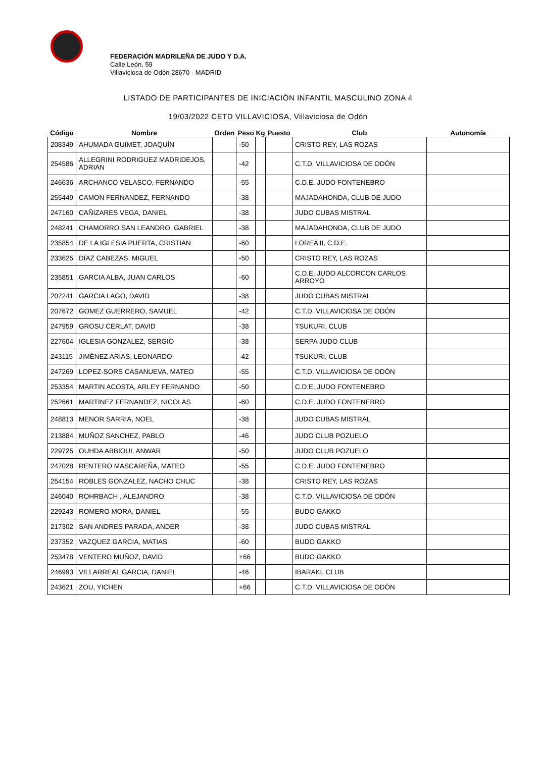FEDERACIÓN MADRILEÑA DE JUDO Y D.A.
Calle León, 59
Villaviciosa de Odón 28670 - MADRID
LISTADO DE PARTICIPANTES DE INICIACIÓN INFANTIL MASCULINO ZONA 4
19/03/2022 CETD VILLAVICIOSA, Villaviciosa de Odón
| Código | Nombre | Orden | Peso | Kg | Puesto | Club | Autonomía |
| --- | --- | --- | --- | --- | --- | --- | --- |
| 208349 | AHUMADA GUIMET, JOAQUÍN | | -50 | | | CRISTO REY, LAS ROZAS | |
| 254586 | ALLEGRINI RODRIGUEZ MADRIDEJOS, ADRIAN | | -42 | | | C.T.D. VILLAVICIOSA DE ODÓN | |
| 246636 | ARCHANCO VELASCO, FERNANDO | | -55 | | | C.D.E. JUDO FONTENEBRO | |
| 255449 | CAMON FERNANDEZ, FERNANDO | | -38 | | | MAJADAHONDA, CLUB DE JUDO | |
| 247160 | CAÑIZARES VEGA, DANIEL | | -38 | | | JUDO CUBAS MISTRAL | |
| 248241 | CHAMORRO SAN LEANDRO, GABRIEL | | -38 | | | MAJADAHONDA, CLUB DE JUDO | |
| 235854 | DE LA IGLESIA PUERTA, CRISTIAN | | -60 | | | LOREA II, C.D.E. | |
| 233625 | DÍAZ CABEZAS, MIGUEL | | -50 | | | CRISTO REY, LAS ROZAS | |
| 235851 | GARCIA ALBA, JUAN CARLOS | | -60 | | | C.D.E. JUDO ALCORCON CARLOS ARROYO | |
| 207241 | GARCIA LAGO, DAVID | | -38 | | | JUDO CUBAS MISTRAL | |
| 207672 | GOMEZ GUERRERO, SAMUEL | | -42 | | | C.T.D. VILLAVICIOSA DE ODÓN | |
| 247959 | GROSU CERLAT, DAVID | | -38 | | | TSUKURI, CLUB | |
| 227604 | IGLESIA GONZALEZ, SERGIO | | -38 | | | SERPA JUDO CLUB | |
| 243115 | JIMÉNEZ ARIAS, LEONARDO | | -42 | | | TSUKURI, CLUB | |
| 247269 | LOPEZ-SORS CASANUEVA, MATEO | | -55 | | | C.T.D. VILLAVICIOSA DE ODÓN | |
| 253354 | MARTIN ACOSTA, ARLEY FERNANDO | | -50 | | | C.D.E. JUDO FONTENEBRO | |
| 252661 | MARTINEZ FERNANDEZ, NICOLAS | | -60 | | | C.D.E. JUDO FONTENEBRO | |
| 248813 | MENOR SARRIA, NOEL | | -38 | | | JUDO CUBAS MISTRAL | |
| 213884 | MUÑOZ SANCHEZ, PABLO | | -46 | | | JUDO CLUB POZUELO | |
| 229725 | OUHDA ABBIOUI, ANWAR | | -50 | | | JUDO CLUB POZUELO | |
| 247028 | RENTERO MASCAREÑA, MATEO | | -55 | | | C.D.E. JUDO FONTENEBRO | |
| 254154 | ROBLES GONZALEZ, NACHO CHUC | | -38 | | | CRISTO REY, LAS ROZAS | |
| 246040 | ROHRBACH , ALEJANDRO | | -38 | | | C.T.D. VILLAVICIOSA DE ODÓN | |
| 229243 | ROMERO MORA, DANIEL | | -55 | | | BUDO GAKKO | |
| 217302 | SAN ANDRES PARADA, ANDER | | -38 | | | JUDO CUBAS MISTRAL | |
| 237352 | VAZQUEZ GARCIA, MATIAS | | -60 | | | BUDO GAKKO | |
| 253478 | VENTERO MUÑOZ, DAVID | | +66 | | | BUDO GAKKO | |
| 246993 | VILLARREAL GARCIA, DANIEL | | -46 | | | IBARAKI, CLUB | |
| 243621 | ZOU, YICHEN | | +66 | | | C.T.D. VILLAVICIOSA DE ODÓN | |